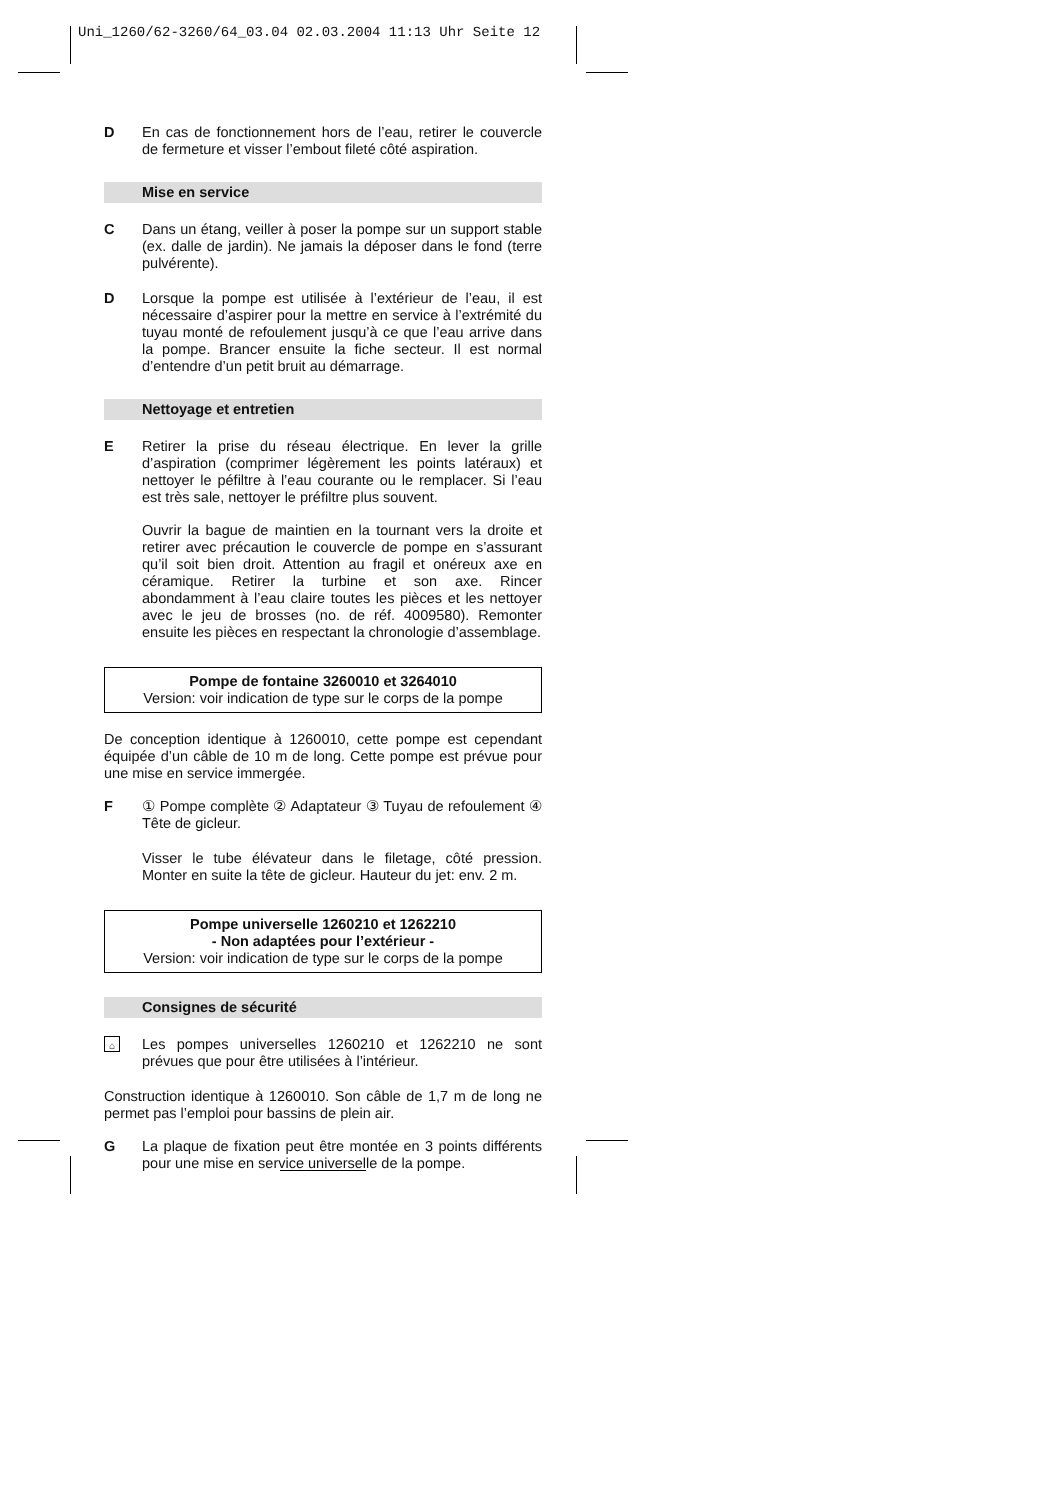Uni_1260/62-3260/64_03.04 02.03.2004 11:13 Uhr Seite 12
D En cas de fonctionnement hors de l’eau, retirer le couvercle de fermeture et visser l’embout fileté côté aspiration.
Mise en service
C Dans un étang, veiller à poser la pompe sur un support stable (ex. dalle de jardin). Ne jamais la déposer dans le fond (terre pulvérente).
D Lorsque la pompe est utilisée à l’extérieur de l’eau, il est nécessaire d’aspirer pour la mettre en service à l’extrémité du tuyau monté de refoulement jusqu’à ce que l’eau arrive dans la pompe. Brancer ensuite la fiche secteur. Il est normal d’entendre d’un petit bruit au démarrage.
Nettoyage et entretien
E Retirer la prise du réseau électrique. En lever la grille d’aspiration (comprimer légèrement les points latéraux) et nettoyer le péfiltre à l’eau courante ou le remplacer. Si l’eau est très sale, nettoyer le préfiltre plus souvent.
Ouvrir la bague de maintien en la tournant vers la droite et retirer avec précaution le couvercle de pompe en s’assurant qu’il soit bien droit. Attention au fragil et onéreux axe en céramique. Retirer la turbine et son axe. Rincer abondamment à l’eau claire toutes les pièces et les nettoyer avec le jeu de brosses (no. de réf. 4009580). Remonter ensuite les pièces en respectant la chronologie d’assemblage.
Pompe de fontaine 3260010 et 3264010
Version: voir indication de type sur le corps de la pompe
De conception identique à 1260010, cette pompe est cependant équipée d’un câble de 10 m de long. Cette pompe est prévue pour une mise en service immergée.
F ① Pompe complète ② Adaptateur ③ Tuyau de refoulement ④ Tête de gicleur.
Visser le tube élévateur dans le filetage, côté pression. Monter en suite la tête de gicleur. Hauteur du jet: env. 2 m.
Pompe universelle 1260210 et 1262210
- Non adaptées pour l’extérieur -
Version: voir indication de type sur le corps de la pompe
Consignes de sécurité
⌂
Les pompes universelles 1260210 et 1262210 ne sont prévues que pour être utilisées à l’intérieur.
Construction identique à 1260010. Son câble de 1,7 m de long ne permet pas l’emploi pour bassins de plein air.
G La plaque de fixation peut être montée en 3 points différents pour une mise en service universelle de la pompe.